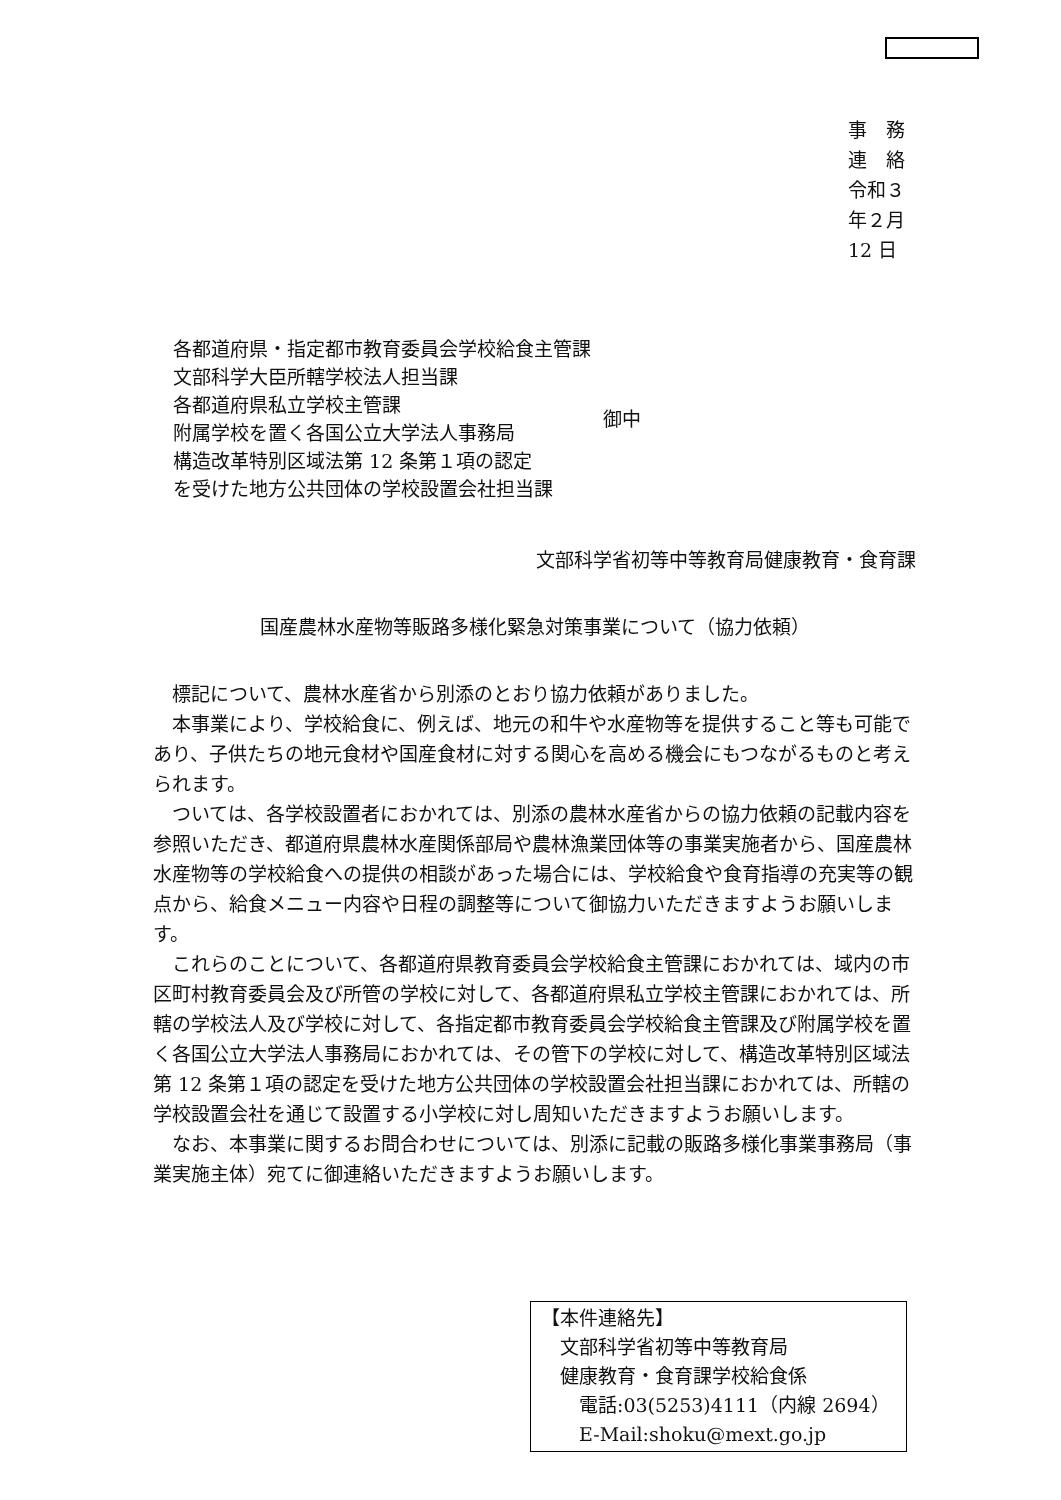事　務　連　絡
令和３年２月 12 日
各都道府県・指定都市教育委員会学校給食主管課
文部科学大臣所轄学校法人担当課
各都道府県私立学校主管課
附属学校を置く各国公立大学法人事務局
構造改革特別区域法第 12 条第１項の認定
を受けた地方公共団体の学校設置会社担当課
御中
文部科学省初等中等教育局健康教育・食育課
国産農林水産物等販路多様化緊急対策事業について（協力依頼）
標記について、農林水産省から別添のとおり協力依頼がありました。
本事業により、学校給食に、例えば、地元の和牛や水産物等を提供すること等も可能であり、子供たちの地元食材や国産食材に対する関心を高める機会にもつながるものと考えられます。
ついては、各学校設置者におかれては、別添の農林水産省からの協力依頼の記載内容を参照いただき、都道府県農林水産関係部局や農林漁業団体等の事業実施者から、国産農林水産物等の学校給食への提供の相談があった場合には、学校給食や食育指導の充実等の観点から、給食メニュー内容や日程の調整等について御協力いただきますようお願いします。
これらのことについて、各都道府県教育委員会学校給食主管課におかれては、域内の市区町村教育委員会及び所管の学校に対して、各都道府県私立学校主管課におかれては、所轄の学校法人及び学校に対して、各指定都市教育委員会学校給食主管課及び附属学校を置く各国公立大学法人事務局におかれては、その管下の学校に対して、構造改革特別区域法第 12 条第１項の認定を受けた地方公共団体の学校設置会社担当課におかれては、所轄の学校設置会社を通じて設置する小学校に対し周知いただきますようお願いします。
なお、本事業に関するお問合わせについては、別添に記載の販路多様化事業事務局（事業実施主体）宛てに御連絡いただきますようお願いします。
【本件連絡先】
　文部科学省初等中等教育局
　健康教育・食育課学校給食係
　　電話:03(5253)4111（内線 2694）
　　E-Mail:shoku@mext.go.jp